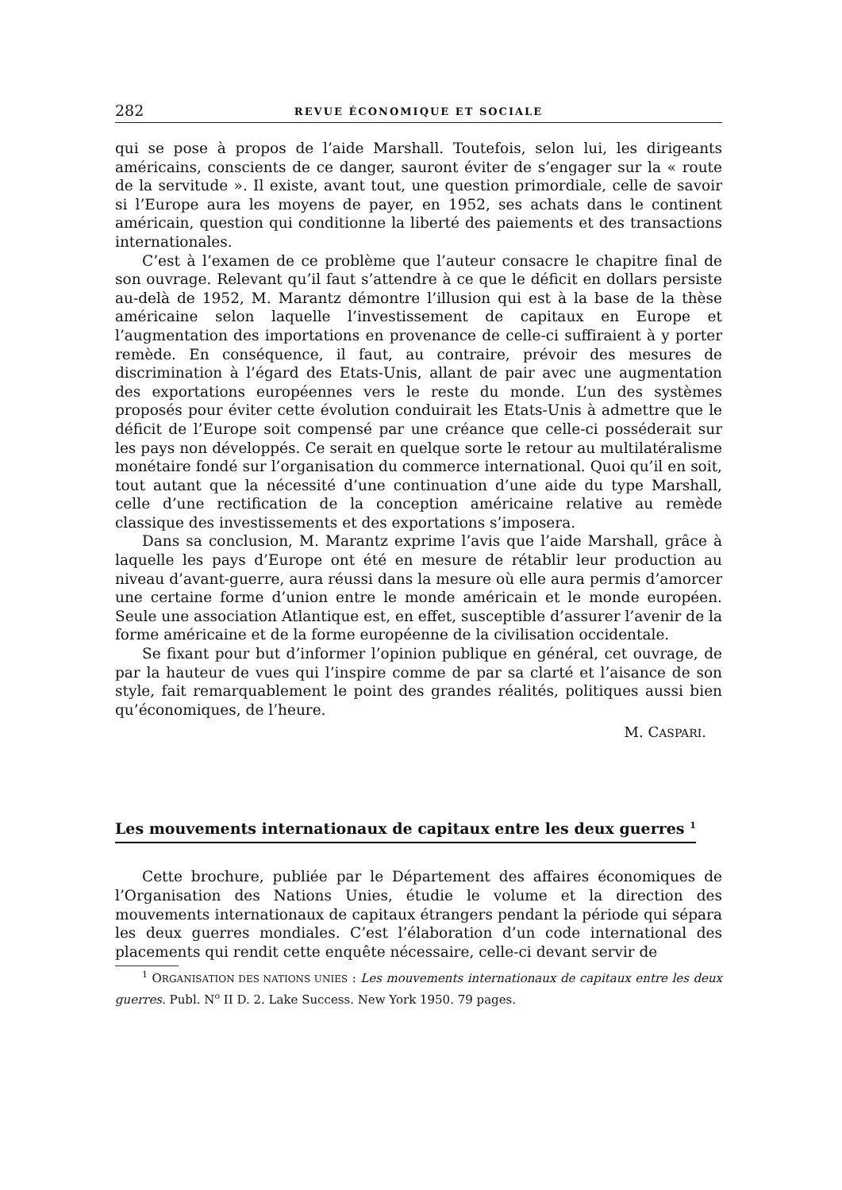282 REVUE ÉCONOMIQUE ET SOCIALE
qui se pose à propos de l’aide Marshall. Toutefois, selon lui, les dirigeants américains, conscients de ce danger, sauront éviter de s’engager sur la « route de la servitude ». Il existe, avant tout, une question primordiale, celle de savoir si l’Europe aura les moyens de payer, en 1952, ses achats dans le continent américain, question qui conditionne la liberté des paiements et des transactions internationales.
C’est à l’examen de ce problème que l’auteur consacre le chapitre final de son ouvrage. Relevant qu’il faut s’attendre à ce que le déficit en dollars persiste au-delà de 1952, M. Marantz démontre l’illusion qui est à la base de la thèse américaine selon laquelle l’investissement de capitaux en Europe et l’augmentation des importations en provenance de celle-ci suffiraient à y porter remède. En conséquence, il faut, au contraire, prévoir des mesures de discrimination à l’égard des Etats-Unis, allant de pair avec une augmentation des exportations européennes vers le reste du monde. L’un des systèmes proposés pour éviter cette évolution conduirait les Etats-Unis à admettre que le déficit de l’Europe soit compensé par une créance que celle-ci posséderait sur les pays non développés. Ce serait en quelque sorte le retour au multilatéralisme monétaire fondé sur l’organisation du commerce international. Quoi qu’il en soit, tout autant que la nécessité d’une continuation d’une aide du type Marshall, celle d’une rectification de la conception américaine relative au remède classique des investissements et des exportations s’imposera.
Dans sa conclusion, M. Marantz exprime l’avis que l’aide Marshall, grâce à laquelle les pays d’Europe ont été en mesure de rétablir leur production au niveau d’avant-guerre, aura réussi dans la mesure où elle aura permis d’amorcer une certaine forme d’union entre le monde américain et le monde européen. Seule une association Atlantique est, en effet, susceptible d’assurer l’avenir de la forme américaine et de la forme européenne de la civilisation occidentale.
Se fixant pour but d’informer l’opinion publique en général, cet ouvrage, de par la hauteur de vues qui l’inspire comme de par sa clarté et l’aisance de son style, fait remarquablement le point des grandes réalités, politiques aussi bien qu’économiques, de l’heure.
M. CASPARI.
Les mouvements internationaux de capitaux entre les deux guerres <sup>1</sup>
Cette brochure, publiée par le Département des affaires économiques de l’Organisation des Nations Unies, étudie le volume et la direction des mouvements internationaux de capitaux étrangers pendant la période qui sépara les deux guerres mondiales. C’est l’élaboration d’un code international des placements qui rendit cette enquête nécessaire, celle-ci devant servir de
<sup>1</sup> ORGANISATION DES NATIONS UNIES : Les mouvements internationaux de capitaux entre les deux guerres. Publ. N<sup>o</sup> II D. 2. Lake Success. New York 1950. 79 pages.